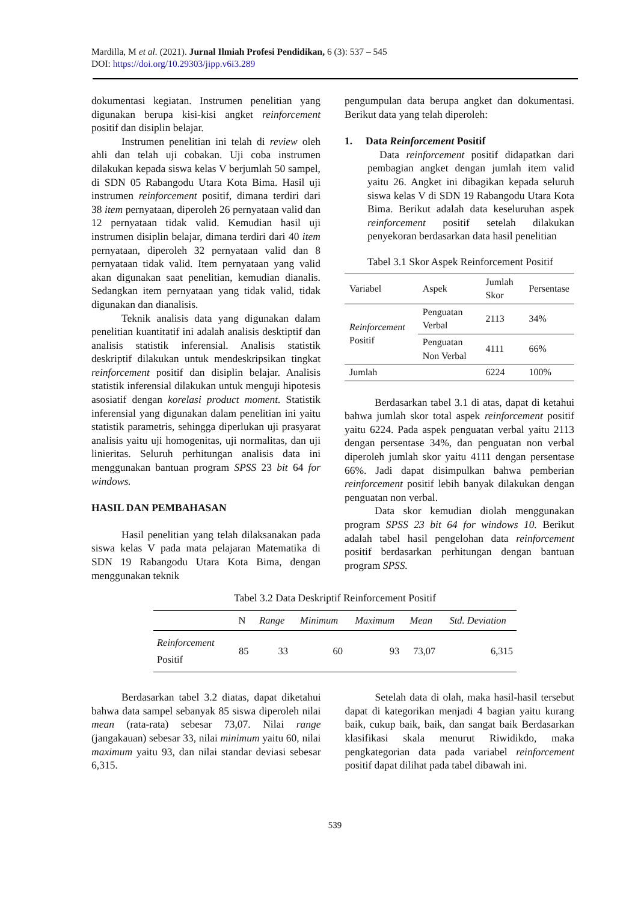Mardilla, M et al. (2021). Jurnal Ilmiah Profesi Pendidikan, 6 (3): 537 – 545
DOI: https://doi.org/10.29303/jipp.v6i3.289
dokumentasi kegiatan. Instrumen penelitian yang digunakan berupa kisi-kisi angket reinforcement positif dan disiplin belajar.
Instrumen penelitian ini telah di review oleh ahli dan telah uji cobakan. Uji coba instrumen dilakukan kepada siswa kelas V berjumlah 50 sampel, di SDN 05 Rabangodu Utara Kota Bima. Hasil uji instrumen reinforcement positif, dimana terdiri dari 38 item pernyataan, diperoleh 26 pernyataan valid dan 12 pernyataan tidak valid. Kemudian hasil uji instrumen disiplin belajar, dimana terdiri dari 40 item pernyataan, diperoleh 32 pernyataan valid dan 8 pernyataan tidak valid. Item pernyataan yang valid akan digunakan saat penelitian, kemudian dianalis. Sedangkan item pernyataan yang tidak valid, tidak digunakan dan dianalisis.
Teknik analisis data yang digunakan dalam penelitian kuantitatif ini adalah analisis desktiptif dan analisis statistik inferensial. Analisis statistik deskriptif dilakukan untuk mendeskripsikan tingkat reinforcement positif dan disiplin belajar. Analisis statistik inferensial dilakukan untuk menguji hipotesis asosiatif dengan korelasi product moment. Statistik inferensial yang digunakan dalam penelitian ini yaitu statistik parametris, sehingga diperlukan uji prasyarat analisis yaitu uji homogenitas, uji normalitas, dan uji linieritas. Seluruh perhitungan analisis data ini menggunakan bantuan program SPSS 23 bit 64 for windows.
HASIL DAN PEMBAHASAN
Hasil penelitian yang telah dilaksanakan pada siswa kelas V pada mata pelajaran Matematika di SDN 19 Rabangodu Utara Kota Bima, dengan menggunakan teknik
pengumpulan data berupa angket dan dokumentasi. Berikut data yang telah diperoleh:
1. Data Reinforcement Positif
Data reinforcement positif didapatkan dari pembagian angket dengan jumlah item valid yaitu 26. Angket ini dibagikan kepada seluruh siswa kelas V di SDN 19 Rabangodu Utara Kota Bima. Berikut adalah data keseluruhan aspek reinforcement positif setelah dilakukan penyekoran berdasarkan data hasil penelitian
Tabel 3.1 Skor Aspek Reinforcement Positif
| Variabel | Aspek | Jumlah Skor | Persentase |
| --- | --- | --- | --- |
| Reinforcement Positif | Penguatan Verbal | 2113 | 34% |
| | Penguatan Non Verbal | 4111 | 66% |
| Jumlah | | 6224 | 100% |
Berdasarkan tabel 3.1 di atas, dapat di ketahui bahwa jumlah skor total aspek reinforcement positif yaitu 6224. Pada aspek penguatan verbal yaitu 2113 dengan persentase 34%, dan penguatan non verbal diperoleh jumlah skor yaitu 4111 dengan persentase 66%. Jadi dapat disimpulkan bahwa pemberian reinforcement positif lebih banyak dilakukan dengan penguatan non verbal.
Data skor kemudian diolah menggunakan program SPSS 23 bit 64 for windows 10. Berikut adalah tabel hasil pengelohan data reinforcement positif berdasarkan perhitungan dengan bantuan program SPSS.
Tabel 3.2 Data Deskriptif Reinforcement Positif
| | N | Range | Minimum | Maximum | Mean | Std. Deviation |
| --- | --- | --- | --- | --- | --- | --- |
| Reinforcement Positif | 85 | 33 | 60 | 93 | 73,07 | 6,315 |
Berdasarkan tabel 3.2 diatas, dapat diketahui bahwa data sampel sebanyak 85 siswa diperoleh nilai mean (rata-rata) sebesar 73,07. Nilai range (jangakauan) sebesar 33, nilai minimum yaitu 60, nilai maximum yaitu 93, dan nilai standar deviasi sebesar 6,315.
Setelah data di olah, maka hasil-hasil tersebut dapat di kategorikan menjadi 4 bagian yaitu kurang baik, cukup baik, baik, dan sangat baik Berdasarkan klasifikasi skala menurut Riwidikdo, maka pengkategorian data pada variabel reinforcement positif dapat dilihat pada tabel dibawah ini.
539